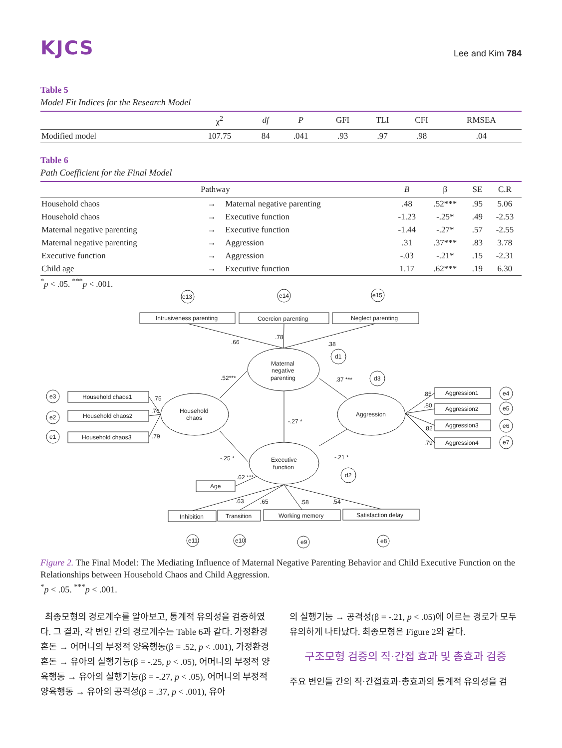KJCS Lee and Kim 784
Table 5
Model Fit Indices for the Research Model
| | χ<sup>2</sup> | df | P | GFI | TLI | CFI | RMSEA |
| --- | --- | --- | --- | --- | --- | --- | --- |
| Modified model | 107.75 | 84 | .041 | .93 | .97 | .98 | .04 |
Table 6
Path Coefficient for the Final Model
| Pathway | | | B | β | SE | C.R |
| --- | --- | --- | --- | --- | --- | --- |
| Household chaos | → | Maternal negative parenting | .48 | .52*** | .95 | 5.06 |
| Household chaos | → | Executive function | -1.23 | -.25* | .49 | -2.53 |
| Maternal negative parenting | → | Executive function | -1.44 | -.27* | .57 | -2.55 |
| Maternal negative parenting | → | Aggression | .31 | .37*** | .83 | 3.78 |
| Executive function | → | Aggression | -.03 | -.21* | .15 | -2.31 |
| Child age | → | Executive function | 1.17 | .62*** | .19 | 6.30 |
<sup>*</sup> p < .05. <sup>***</sup>p < .001.
Intrusiveness parenting
Coercion parenting
Neglect parenting
e13
e14
e15
Maternal
negative
parenting
Household
chaos
Aggression
Executive
function
Household chaos1
Household chaos2
Household chaos3
e3
e2
e1
Aggression1
Aggression2
Aggression3
Aggression4
e4
e5
e6
e7
d1
d3
d2
Age
Inhibition
Transition
Working memory
Satisfaction delay
e11
e10
e9
e8
.66
.78
.38
.52***
.37 ***
-.27 *
.75
.76
.79
.85
.80
.82
.79
-.25 *
-.21 *
.62 ***
.63
.65
.58
.54
Figure 2. The Final Model: The Mediating Influence of Maternal Negative Parenting Behavior and Child Executive Function on the Relationships between Household Chaos and Child Aggression.
<sup>*</sup> p < .05. <sup>***</sup>p < .001.
최종모형의 경로계수를 알아보고, 통계적 유의성을 검증하였다. 그 결과, 각 변인 간의 경로계수는 Table 6과 같다. 가정환경 혼돈 → 어머니의 부정적 양육행동(β = .52, p < .001), 가정환경 혼돈 → 유아의 실행기능(β = -.25, p < .05), 어머니의 부정적 양육행동 → 유아의 실행기능(β = -.27, p < .05), 어머니의 부정적 양육행동 → 유아의 공격성(β = .37, p < .001), 유아
의 실행기능 → 공격성(β = -.21, p < .05)에 이르는 경로가 모두 유의하게 나타났다. 최종모형은 Figure 2와 같다.
구조모형 검증의 직·간접 효과 및 총효과 검증
주요 변인들 간의 직·간접효과·총효과의 통계적 유의성을 검